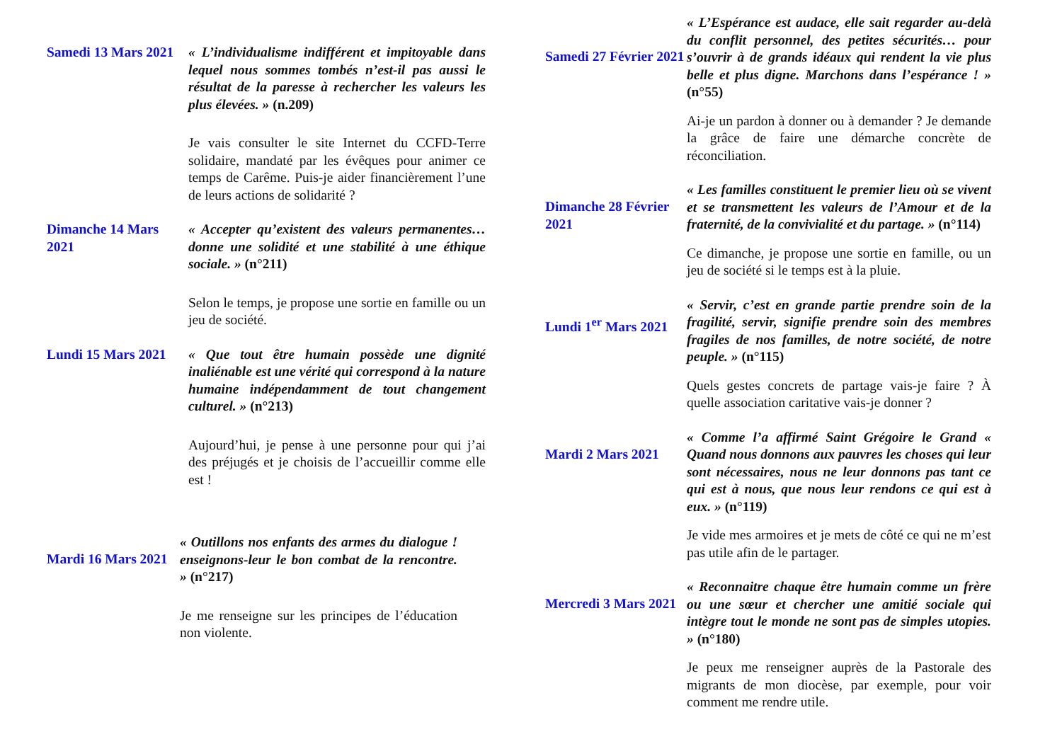Samedi 13 Mars 2021
« L’individualisme indifférent et impitoyable dans lequel nous sommes tombés n’est-il pas aussi le résultat de la paresse à rechercher les valeurs les plus élevées. » (n.209)
Je vais consulter le site Internet du CCFD-Terre solidaire, mandaté par les évêques pour animer ce temps de Carême. Puis-je aider financièrement l’une de leurs actions de solidarité ?
Dimanche 14 Mars 2021
« Accepter qu’existent des valeurs permanentes… donne une solidité et une stabilité à une éthique sociale. » (n°211)
Selon le temps, je propose une sortie en famille ou un jeu de société.
Lundi 15 Mars 2021
« Que tout être humain possède une dignité inaliénable est une vérité qui correspond à la nature humaine indépendamment de tout changement culturel. » (n°213)
Aujourd’hui, je pense à une personne pour qui j’ai des préjugés et je choisis de l’accueillir comme elle est !
Mardi 16 Mars 2021
« Outillons nos enfants des armes du dialogue ! enseignons-leur le bon combat de la rencontre. » (n°217)
Je me renseigne sur les principes de l’éducation non violente.
Samedi 27 Février 2021
« L’Espérance est audace, elle sait regarder au-delà du conflit personnel, des petites sécurités… pour s’ouvrir à de grands idéaux qui rendent la vie plus belle et plus digne. Marchons dans l’espérance ! » (n°55)
Ai-je un pardon à donner ou à demander ? Je demande la grâce de faire une démarche concrète de réconciliation.
Dimanche 28 Février 2021
« Les familles constituent le premier lieu où se vivent et se transmettent les valeurs de l’Amour et de la fraternité, de la convivialité et du partage. » (n°114)
Ce dimanche, je propose une sortie en famille, ou un jeu de société si le temps est à la pluie.
Lundi 1<sup>er</sup> Mars 2021
« Servir, c’est en grande partie prendre soin de la fragilité, servir, signifie prendre soin des membres fragiles de nos familles, de notre société, de notre peuple. » (n°115)
Quels gestes concrets de partage vais-je faire ? À quelle association caritative vais-je donner ?
Mardi 2 Mars 2021
« Comme l’a affirmé Saint Grégoire le Grand « Quand nous donnons aux pauvres les choses qui leur sont nécessaires, nous ne leur donnons pas tant ce qui est à nous, que nous leur rendons ce qui est à eux. » (n°119)
Je vide mes armoires et je mets de côté ce qui ne m’est pas utile afin de le partager.
Mercredi 3 Mars 2021
« Reconnaitre chaque être humain comme un frère ou une sœur et chercher une amitié sociale qui intègre tout le monde ne sont pas de simples utopies. » (n°180)
Je peux me renseigner auprès de la Pastorale des migrants de mon diocèse, par exemple, pour voir comment me rendre utile.